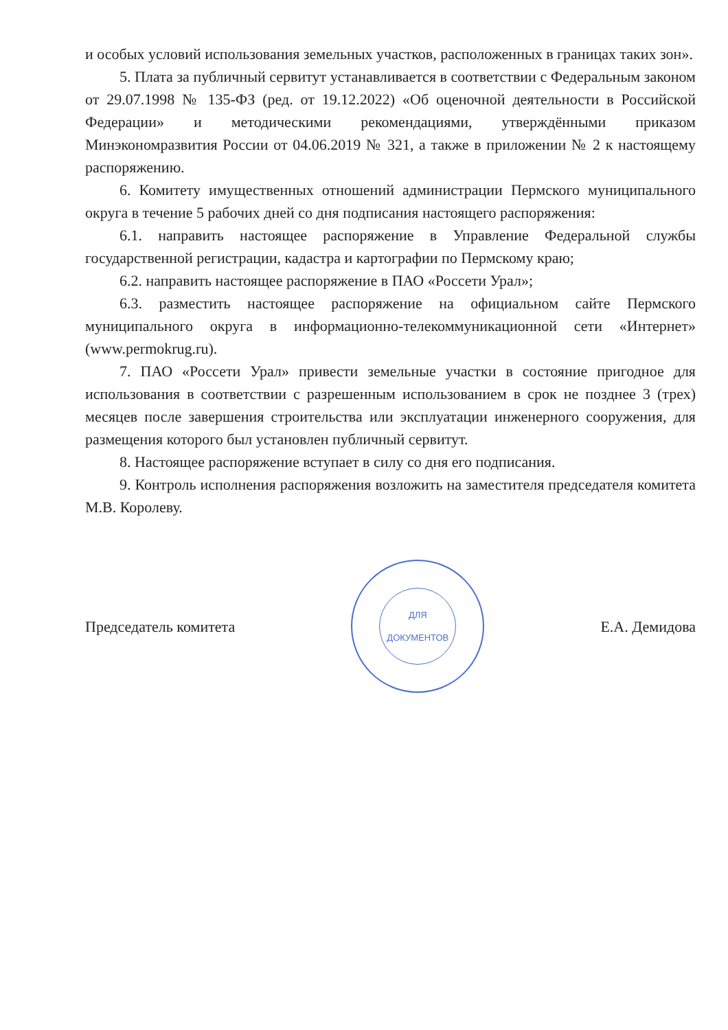и особых условий использования земельных участков, расположенных в границах таких зон».
5. Плата за публичный сервитут устанавливается в соответствии с Федеральным законом от 29.07.1998 № 135-ФЗ (ред. от 19.12.2022) «Об оценочной деятельности в Российской Федерации» и методическими рекомендациями, утверждёнными приказом Минэкономразвития России от 04.06.2019 № 321, а также в приложении № 2 к настоящему распоряжению.
6. Комитету имущественных отношений администрации Пермского муниципального округа в течение 5 рабочих дней со дня подписания настоящего распоряжения:
6.1. направить настоящее распоряжение в Управление Федеральной службы государственной регистрации, кадастра и картографии по Пермскому краю;
6.2. направить настоящее распоряжение в ПАО «Россети Урал»;
6.3. разместить настоящее распоряжение на официальном сайте Пермского муниципального округа в информационно-телекоммуникационной сети «Интернет» (www.permokrug.ru).
7. ПАО «Россети Урал» привести земельные участки в состояние пригодное для использования в соответствии с разрешенным использованием в срок не позднее 3 (трех) месяцев после завершения строительства или эксплуатации инженерного сооружения, для размещения которого был установлен публичный сервитут.
8. Настоящее распоряжение вступает в силу со дня его подписания.
9. Контроль исполнения распоряжения возложить на заместителя председателя комитета М.В. Королеву.
Председатель комитета
ДЛЯ
ДОКУМЕНТОВ
Е.А. Демидова